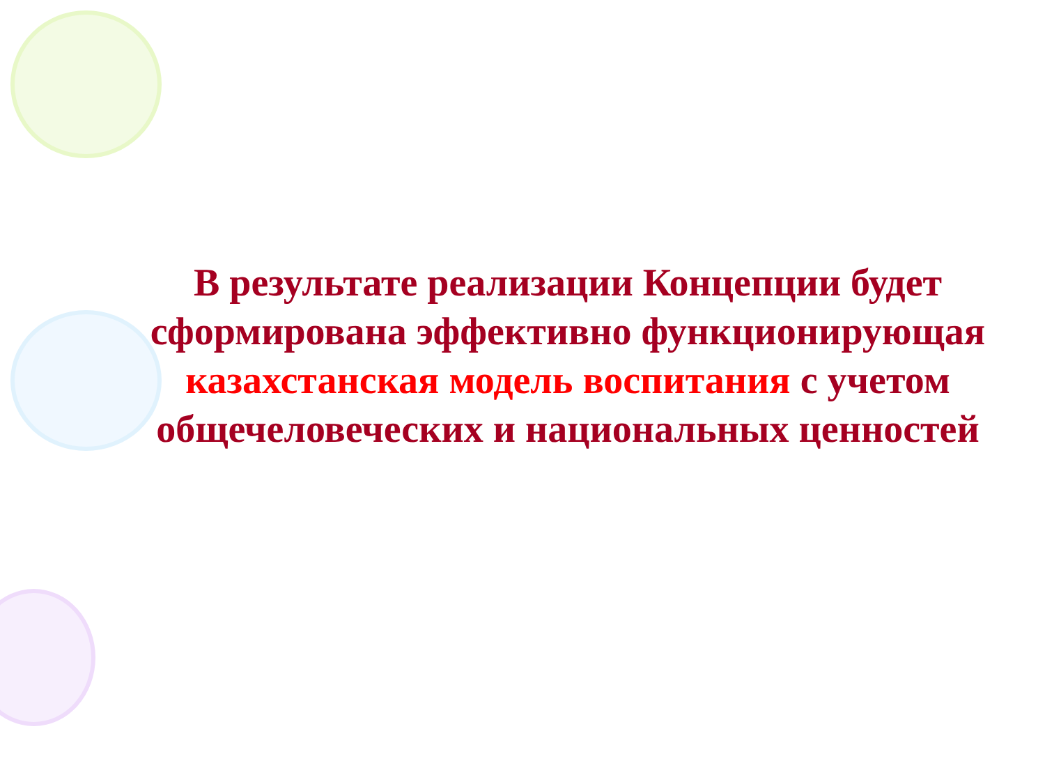В результате реализации Концепции будет сформирована эффективно функционирующая казахстанская модель воспитания с учетом общечеловеческих и национальных ценностей